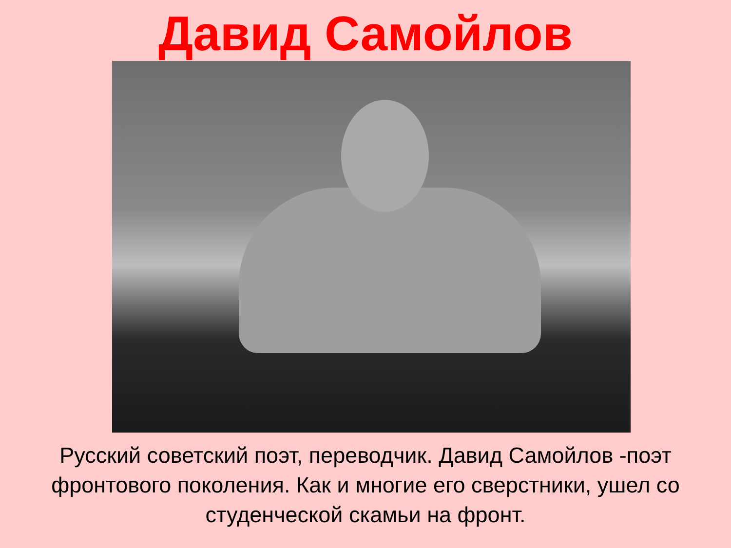Давид Самойлов
Русский советский поэт, переводчик. Давид Самойлов -поэт фронтового поколения. Как и многие его сверстники, ушел со студенческой скамьи на фронт.